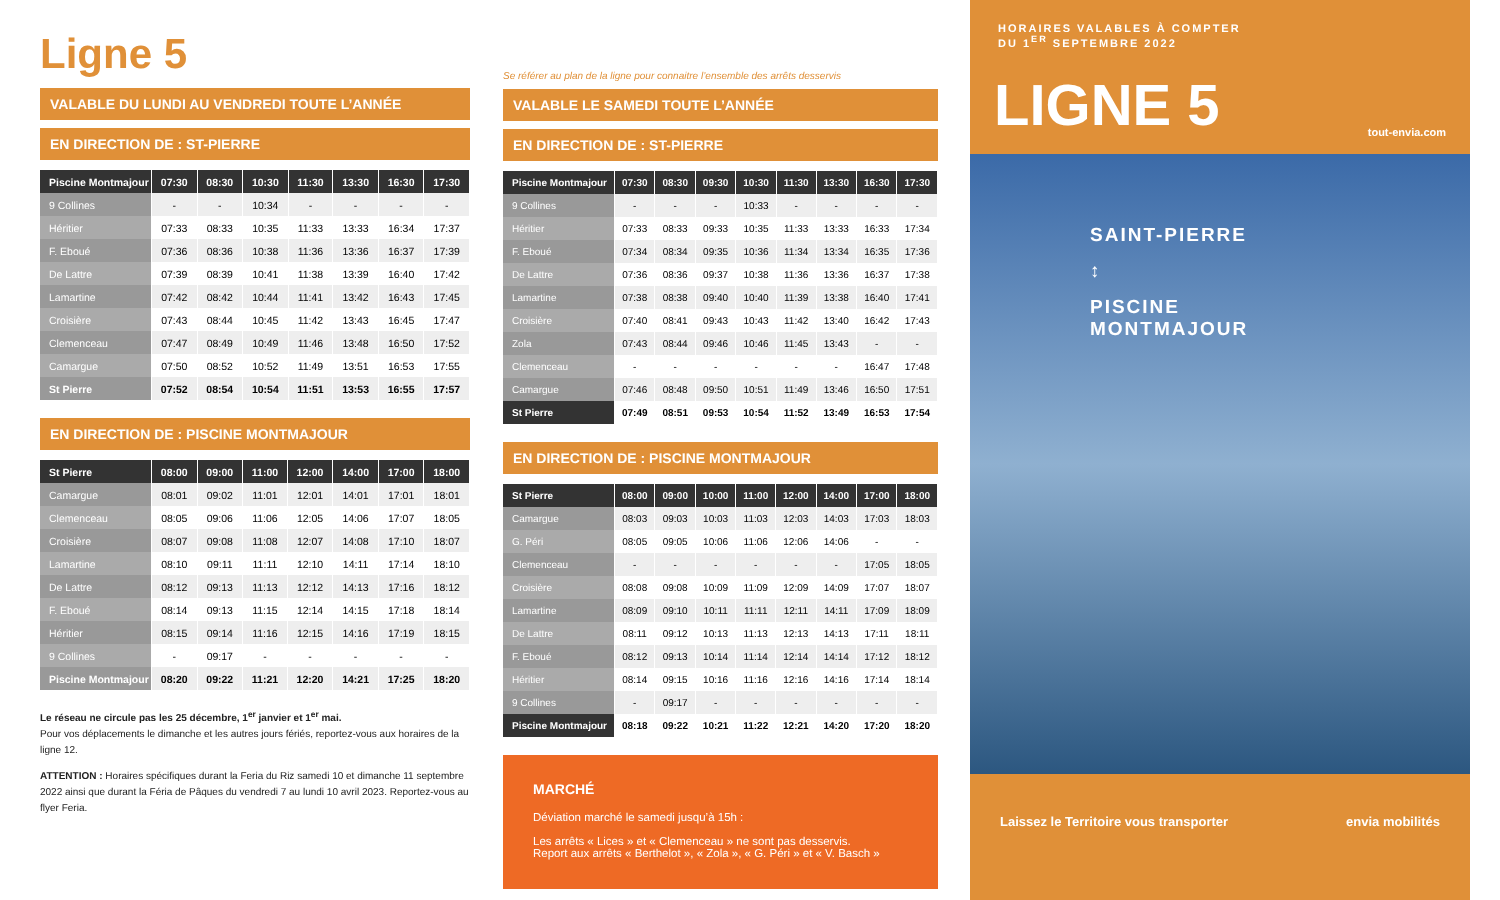Ligne 5
VALABLE DU LUNDI AU VENDREDI TOUTE L’ANNÉE
EN DIRECTION DE : ST-PIERRE
| Piscine Montmajour | 07:30 | 08:30 | 10:30 | 11:30 | 13:30 | 16:30 | 17:30 |
| --- | --- | --- | --- | --- | --- | --- | --- |
| 9 Collines | - | - | 10:34 | - | - | - | - |
| Héritier | 07:33 | 08:33 | 10:35 | 11:33 | 13:33 | 16:34 | 17:37 |
| F. Eboué | 07:36 | 08:36 | 10:38 | 11:36 | 13:36 | 16:37 | 17:39 |
| De Lattre | 07:39 | 08:39 | 10:41 | 11:38 | 13:39 | 16:40 | 17:42 |
| Lamartine | 07:42 | 08:42 | 10:44 | 11:41 | 13:42 | 16:43 | 17:45 |
| Croisière | 07:43 | 08:44 | 10:45 | 11:42 | 13:43 | 16:45 | 17:47 |
| Clemenceau | 07:47 | 08:49 | 10:49 | 11:46 | 13:48 | 16:50 | 17:52 |
| Camargue | 07:50 | 08:52 | 10:52 | 11:49 | 13:51 | 16:53 | 17:55 |
| St Pierre | 07:52 | 08:54 | 10:54 | 11:51 | 13:53 | 16:55 | 17:57 |
EN DIRECTION DE : PISCINE MONTMAJOUR
| St Pierre | 08:00 | 09:00 | 11:00 | 12:00 | 14:00 | 17:00 | 18:00 |
| --- | --- | --- | --- | --- | --- | --- | --- |
| Camargue | 08:01 | 09:02 | 11:01 | 12:01 | 14:01 | 17:01 | 18:01 |
| Clemenceau | 08:05 | 09:06 | 11:06 | 12:05 | 14:06 | 17:07 | 18:05 |
| Croisière | 08:07 | 09:08 | 11:08 | 12:07 | 14:08 | 17:10 | 18:07 |
| Lamartine | 08:10 | 09:11 | 11:11 | 12:10 | 14:11 | 17:14 | 18:10 |
| De Lattre | 08:12 | 09:13 | 11:13 | 12:12 | 14:13 | 17:16 | 18:12 |
| F. Eboué | 08:14 | 09:13 | 11:15 | 12:14 | 14:15 | 17:18 | 18:14 |
| Héritier | 08:15 | 09:14 | 11:16 | 12:15 | 14:16 | 17:19 | 18:15 |
| 9 Collines | - | 09:17 | - | - | - | - | - |
| Piscine Montmajour | 08:20 | 09:22 | 11:21 | 12:20 | 14:21 | 17:25 | 18:20 |
Le réseau ne circule pas les 25 décembre, 1<sup>er</sup> janvier et 1<sup>er</sup> mai.
Pour vos déplacements le dimanche et les autres jours fériés, reportez-vous aux horaires de la ligne 12.
ATTENTION : Horaires spécifiques durant la Feria du Riz samedi 10 et dimanche 11 septembre 2022 ainsi que durant la Féria de Pâques du vendredi 7 au lundi 10 avril 2023. Reportez-vous au flyer Feria.
Se référer au plan de la ligne pour connaitre l’ensemble des arrêts desservis
VALABLE LE SAMEDI TOUTE L’ANNÉE
EN DIRECTION DE : ST-PIERRE
| Piscine Montmajour | 07:30 | 08:30 | 09:30 | 10:30 | 11:30 | 13:30 | 16:30 | 17:30 |
| --- | --- | --- | --- | --- | --- | --- | --- | --- |
| 9 Collines | - | - | - | 10:33 | - | - | - | - |
| Héritier | 07:33 | 08:33 | 09:33 | 10:35 | 11:33 | 13:33 | 16:33 | 17:34 |
| F. Eboué | 07:34 | 08:34 | 09:35 | 10:36 | 11:34 | 13:34 | 16:35 | 17:36 |
| De Lattre | 07:36 | 08:36 | 09:37 | 10:38 | 11:36 | 13:36 | 16:37 | 17:38 |
| Lamartine | 07:38 | 08:38 | 09:40 | 10:40 | 11:39 | 13:38 | 16:40 | 17:41 |
| Croisière | 07:40 | 08:41 | 09:43 | 10:43 | 11:42 | 13:40 | 16:42 | 17:43 |
| Zola | 07:43 | 08:44 | 09:46 | 10:46 | 11:45 | 13:43 | - | - |
| Clemenceau | - | - | - | - | - | - | 16:47 | 17:48 |
| Camargue | 07:46 | 08:48 | 09:50 | 10:51 | 11:49 | 13:46 | 16:50 | 17:51 |
| St Pierre | 07:49 | 08:51 | 09:53 | 10:54 | 11:52 | 13:49 | 16:53 | 17:54 |
EN DIRECTION DE : PISCINE MONTMAJOUR
| St Pierre | 08:00 | 09:00 | 10:00 | 11:00 | 12:00 | 14:00 | 17:00 | 18:00 |
| --- | --- | --- | --- | --- | --- | --- | --- | --- |
| Camargue | 08:03 | 09:03 | 10:03 | 11:03 | 12:03 | 14:03 | 17:03 | 18:03 |
| G. Péri | 08:05 | 09:05 | 10:06 | 11:06 | 12:06 | 14:06 | - | - |
| Clemenceau | - | - | - | - | - | - | 17:05 | 18:05 |
| Croisière | 08:08 | 09:08 | 10:09 | 11:09 | 12:09 | 14:09 | 17:07 | 18:07 |
| Lamartine | 08:09 | 09:10 | 10:11 | 11:11 | 12:11 | 14:11 | 17:09 | 18:09 |
| De Lattre | 08:11 | 09:12 | 10:13 | 11:13 | 12:13 | 14:13 | 17:11 | 18:11 |
| F. Eboué | 08:12 | 09:13 | 10:14 | 11:14 | 12:14 | 14:14 | 17:12 | 18:12 |
| Héritier | 08:14 | 09:15 | 10:16 | 11:16 | 12:16 | 14:16 | 17:14 | 18:14 |
| 9 Collines | - | 09:17 | - | - | - | - | - | - |
| Piscine Montmajour | 08:18 | 09:22 | 10:21 | 11:22 | 12:21 | 14:20 | 17:20 | 18:20 |
MARCHÉ
Déviation marché le samedi jusqu’à 15h :
Les arrêts « Lices » et « Clemenceau » ne sont pas desservis.
Report aux arrêts « Berthelot », « Zola », « G. Péri » et « V. Basch »
HORAIRES VALABLES À COMPTER
DU 1<sup>ER</sup> SEPTEMBRE 2022
LIGNE 5
tout-envia.com
SAINT-PIERRE
↕
PISCINE
MONTMAJOUR
Laissez le Territoire vous transporter envia mobilités